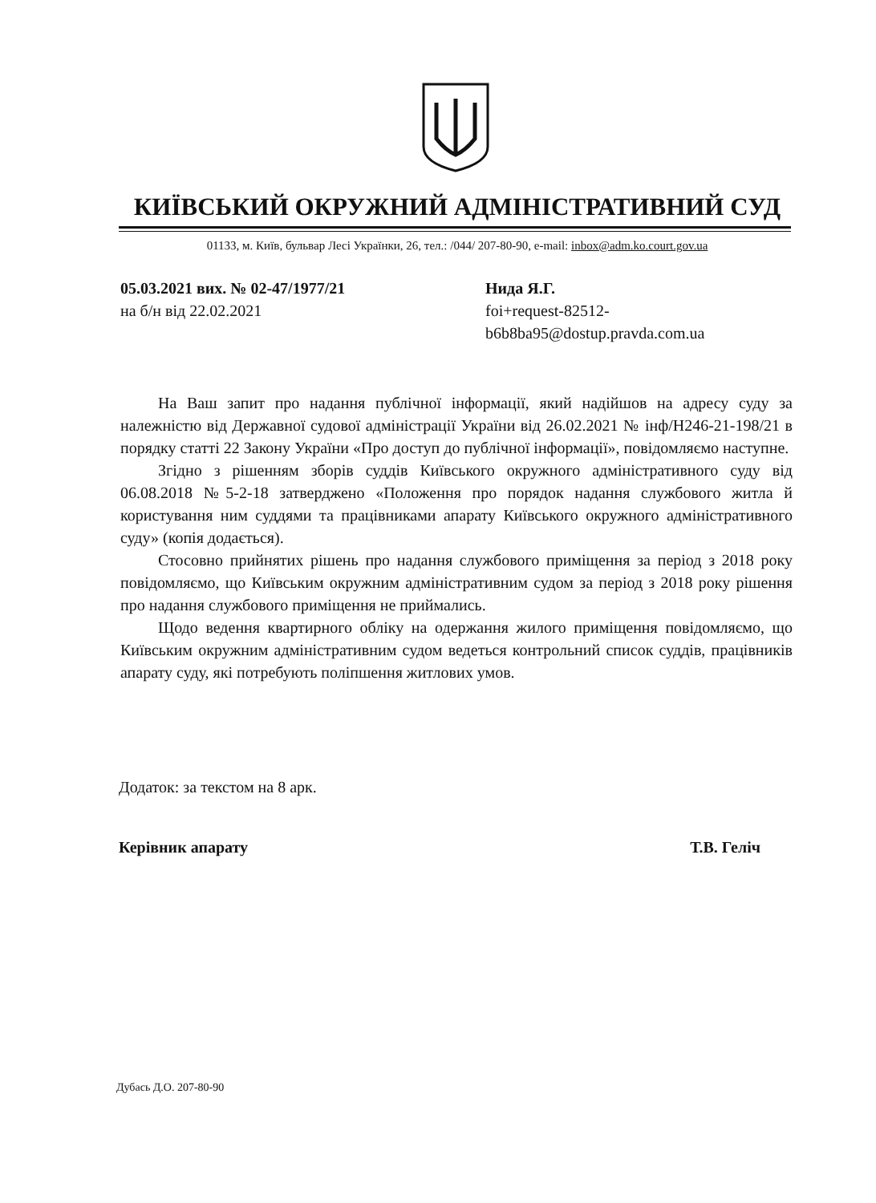КИЇВСЬКИЙ ОКРУЖНИЙ АДМІНІСТРАТИВНИЙ СУД
01133, м. Київ, бульвар Лесі Українки, 26, тел.: /044/ 207-80-90, e-mail: inbox@adm.ko.court.gov.ua
05.03.2021 вих. № 02-47/1977/21
на б/н від 22.02.2021
Нида Я.Г.
foi+request-82512-
b6b8ba95@dostup.pravda.com.ua
На Ваш запит про надання публічної інформації, який надійшов на адресу суду за належністю від Державної судової адміністрації України від 26.02.2021 № інф/Н246-21-198/21 в порядку статті 22 Закону України «Про доступ до публічної інформації», повідомляємо наступне.
Згідно з рішенням зборів суддів Київського окружного адміністративного суду від 06.08.2018 №5-2-18 затверджено «Положення про порядок надання службового житла й користування ним суддями та працівниками апарату Київського окружного адміністративного суду» (копія додається).
Стосовно прийнятих рішень про надання службового приміщення за період з 2018 року повідомляємо, що Київським окружним адміністративним судом за період з 2018 року рішення про надання службового приміщення не приймались.
Щодо ведення квартирного обліку на одержання жилого приміщення повідомляємо, що Київським окружним адміністративним судом ведеться контрольний список суддів, працівників апарату суду, які потребують поліпшення житлових умов.
Додаток: за текстом на 8 арк.
Керівник апарату Т.В. Геліч
Дубась Д.О. 207-80-90